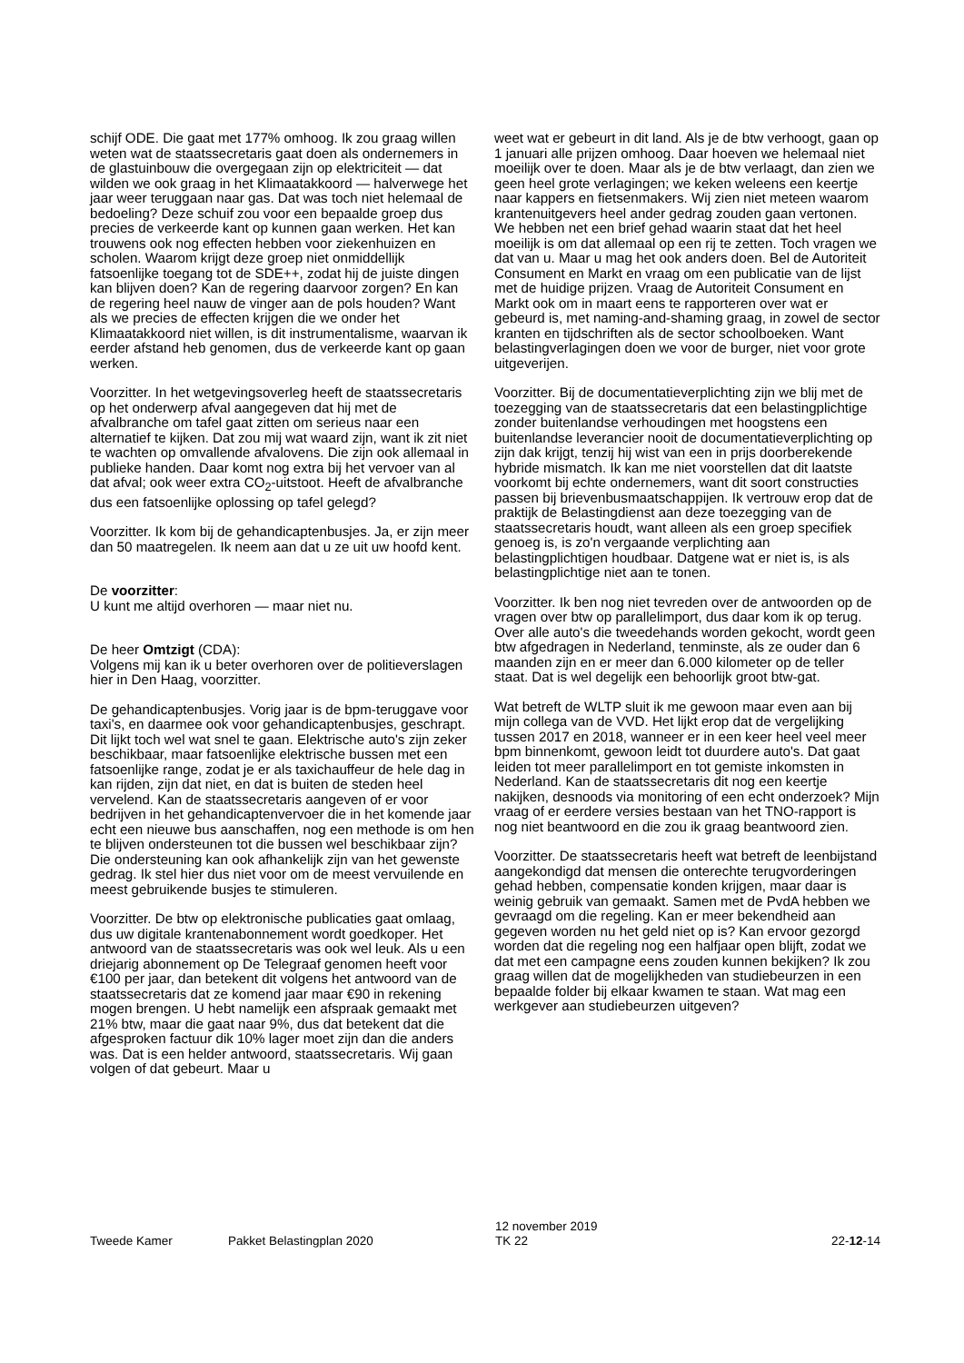schijf ODE. Die gaat met 177% omhoog. Ik zou graag willen weten wat de staatssecretaris gaat doen als ondernemers in de glastuinbouw die overgegaan zijn op elektriciteit — dat wilden we ook graag in het Klimaatakkoord — halverwege het jaar weer teruggaan naar gas. Dat was toch niet helemaal de bedoeling? Deze schuif zou voor een bepaalde groep dus precies de verkeerde kant op kunnen gaan werken. Het kan trouwens ook nog effecten hebben voor ziekenhuizen en scholen. Waarom krijgt deze groep niet onmiddellijk fatsoenlijke toegang tot de SDE++, zodat hij de juiste dingen kan blijven doen? Kan de regering daarvoor zorgen? En kan de regering heel nauw de vinger aan de pols houden? Want als we precies de effecten krijgen die we onder het Klimaatakkoord niet willen, is dit instrumentalisme, waarvan ik eerder afstand heb genomen, dus de verkeerde kant op gaan werken.
Voorzitter. In het wetgevingsoverleg heeft de staatssecretaris op het onderwerp afval aangegeven dat hij met de afvalbranche om tafel gaat zitten om serieus naar een alternatief te kijken. Dat zou mij wat waard zijn, want ik zit niet te wachten op omvallende afvalovens. Die zijn ook allemaal in publieke handen. Daar komt nog extra bij het vervoer van al dat afval; ook weer extra CO<sub>2</sub>-uitstoot. Heeft de afvalbranche dus een fatsoenlijke oplossing op tafel gelegd?
Voorzitter. Ik kom bij de gehandicaptenbusjes. Ja, er zijn meer dan 50 maatregelen. Ik neem aan dat u ze uit uw hoofd kent.
De voorzitter:
U kunt me altijd overhoren — maar niet nu.
De heer Omtzigt (CDA):
Volgens mij kan ik u beter overhoren over de politieverslagen hier in Den Haag, voorzitter.
De gehandicaptenbusjes. Vorig jaar is de bpm-teruggave voor taxi's, en daarmee ook voor gehandicaptenbusjes, geschrapt. Dit lijkt toch wel wat snel te gaan. Elektrische auto's zijn zeker beschikbaar, maar fatsoenlijke elektrische bussen met een fatsoenlijke range, zodat je er als taxichauffeur de hele dag in kan rijden, zijn dat niet, en dat is buiten de steden heel vervelend. Kan de staatssecretaris aangeven of er voor bedrijven in het gehandicaptenvervoer die in het komende jaar echt een nieuwe bus aanschaffen, nog een methode is om hen te blijven ondersteunen tot die bussen wel beschikbaar zijn? Die ondersteuning kan ook afhankelijk zijn van het gewenste gedrag. Ik stel hier dus niet voor om de meest vervuilende en meest gebruikende busjes te stimuleren.
Voorzitter. De btw op elektronische publicaties gaat omlaag, dus uw digitale krantenabonnement wordt goedkoper. Het antwoord van de staatssecretaris was ook wel leuk. Als u een driejarig abonnement op De Telegraaf genomen heeft voor €100 per jaar, dan betekent dit volgens het antwoord van de staatssecretaris dat ze komend jaar maar €90 in rekening mogen brengen. U hebt namelijk een afspraak gemaakt met 21% btw, maar die gaat naar 9%, dus dat betekent dat die afgesproken factuur dik 10% lager moet zijn dan die anders was. Dat is een helder antwoord, staatssecretaris. Wij gaan volgen of dat gebeurt. Maar u
weet wat er gebeurt in dit land. Als je de btw verhoogt, gaan op 1 januari alle prijzen omhoog. Daar hoeven we helemaal niet moeilijk over te doen. Maar als je de btw verlaagt, dan zien we geen heel grote verlagingen; we keken weleens een keertje naar kappers en fietsenmakers. Wij zien niet meteen waarom krantenuitgevers heel ander gedrag zouden gaan vertonen. We hebben net een brief gehad waarin staat dat het heel moeilijk is om dat allemaal op een rij te zetten. Toch vragen we dat van u. Maar u mag het ook anders doen. Bel de Autoriteit Consument en Markt en vraag om een publicatie van de lijst met de huidige prijzen. Vraag de Autoriteit Consument en Markt ook om in maart eens te rapporteren over wat er gebeurd is, met naming-and-shaming graag, in zowel de sector kranten en tijdschriften als de sector schoolboeken. Want belastingverlagingen doen we voor de burger, niet voor grote uitgeverijen.
Voorzitter. Bij de documentatieverplichting zijn we blij met de toezegging van de staatssecretaris dat een belastingplichtige zonder buitenlandse verhoudingen met hoogstens een buitenlandse leverancier nooit de documentatieverplichting op zijn dak krijgt, tenzij hij wist van een in prijs doorberekende hybride mismatch. Ik kan me niet voorstellen dat dit laatste voorkomt bij echte ondernemers, want dit soort constructies passen bij brievenbusmaatschappijen. Ik vertrouw erop dat de praktijk de Belastingdienst aan deze toezegging van de staatssecretaris houdt, want alleen als een groep specifiek genoeg is, is zo'n vergaande verplichting aan belastingplichtigen houdbaar. Datgene wat er niet is, is als belastingplichtige niet aan te tonen.
Voorzitter. Ik ben nog niet tevreden over de antwoorden op de vragen over btw op parallelimport, dus daar kom ik op terug. Over alle auto's die tweedehands worden gekocht, wordt geen btw afgedragen in Nederland, tenminste, als ze ouder dan 6 maanden zijn en er meer dan 6.000 kilometer op de teller staat. Dat is wel degelijk een behoorlijk groot btw-gat.
Wat betreft de WLTP sluit ik me gewoon maar even aan bij mijn collega van de VVD. Het lijkt erop dat de vergelijking tussen 2017 en 2018, wanneer er in een keer heel veel meer bpm binnenkomt, gewoon leidt tot duurdere auto's. Dat gaat leiden tot meer parallelimport en tot gemiste inkomsten in Nederland. Kan de staatssecretaris dit nog een keertje nakijken, desnoods via monitoring of een echt onderzoek? Mijn vraag of er eerdere versies bestaan van het TNO-rapport is nog niet beantwoord en die zou ik graag beantwoord zien.
Voorzitter. De staatssecretaris heeft wat betreft de leenbijstand aangekondigd dat mensen die onterechte terugvorderingen gehad hebben, compensatie konden krijgen, maar daar is weinig gebruik van gemaakt. Samen met de PvdA hebben we gevraagd om die regeling. Kan er meer bekendheid aan gegeven worden nu het geld niet op is? Kan ervoor gezorgd worden dat die regeling nog een halfjaar open blijft, zodat we dat met een campagne eens zouden kunnen bekijken? Ik zou graag willen dat de mogelijkheden van studiebeurzen in een bepaalde folder bij elkaar kwamen te staan. Wat mag een werkgever aan studiebeurzen uitgeven?
Tweede Kamer
Pakket Belastingplan 2020
12 november 2019
TK 22
22-12-14